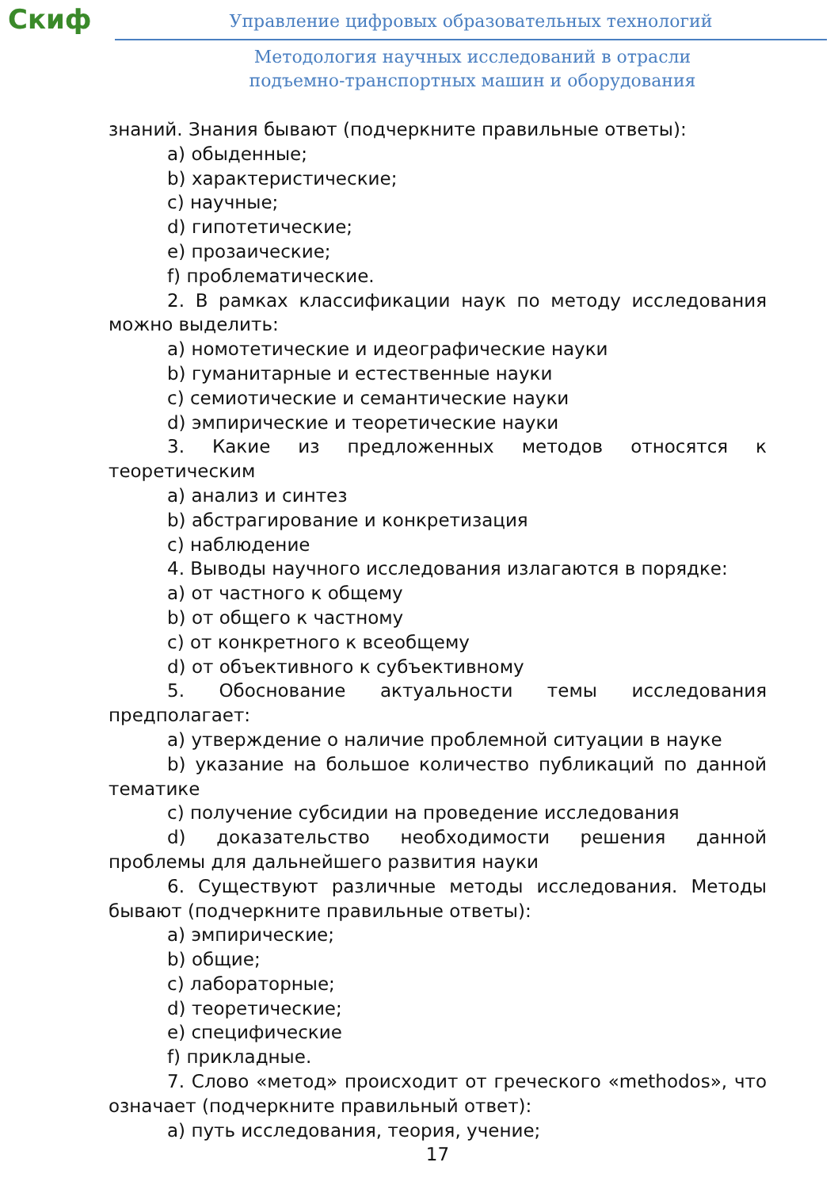Скиф
Управление цифровых образовательных технологий
Методология научных исследований в отрасли
подъемно-транспортных машин и оборудования
знаний. Знания бывают (подчеркните правильные ответы):
a) обыденные;
b) характеристические;
c) научные;
d) гипотетические;
e) прозаические;
f) проблематические.
2. В рамках классификации наук по методу исследования можно выделить:
a) номотетические и идеографические науки
b) гуманитарные и естественные науки
c) семиотические и семантические науки
d) эмпирические и теоретические науки
3. Какие из предложенных методов относятся к теоретическим
a) анализ и синтез
b) абстрагирование и конкретизация
c) наблюдение
4. Выводы научного исследования излагаются в порядке:
a) от частного к общему
b) от общего к частному
c) от конкретного к всеобщему
d) от объективного к субъективному
5. Обоснование актуальности темы исследования предполагает:
a) утверждение о наличие проблемной ситуации в науке
b) указание на большое количество публикаций по данной тематике
c) получение субсидии на проведение исследования
d) доказательство необходимости решения данной проблемы для дальнейшего развития науки
6. Существуют различные методы исследования. Методы бывают (подчеркните правильные ответы):
a) эмпирические;
b) общие;
c) лабораторные;
d) теоретические;
e) специфические
f) прикладные.
7. Слово «метод» происходит от греческого «methodos», что означает (подчеркните правильный ответ):
a) путь исследования, теория, учение;
17